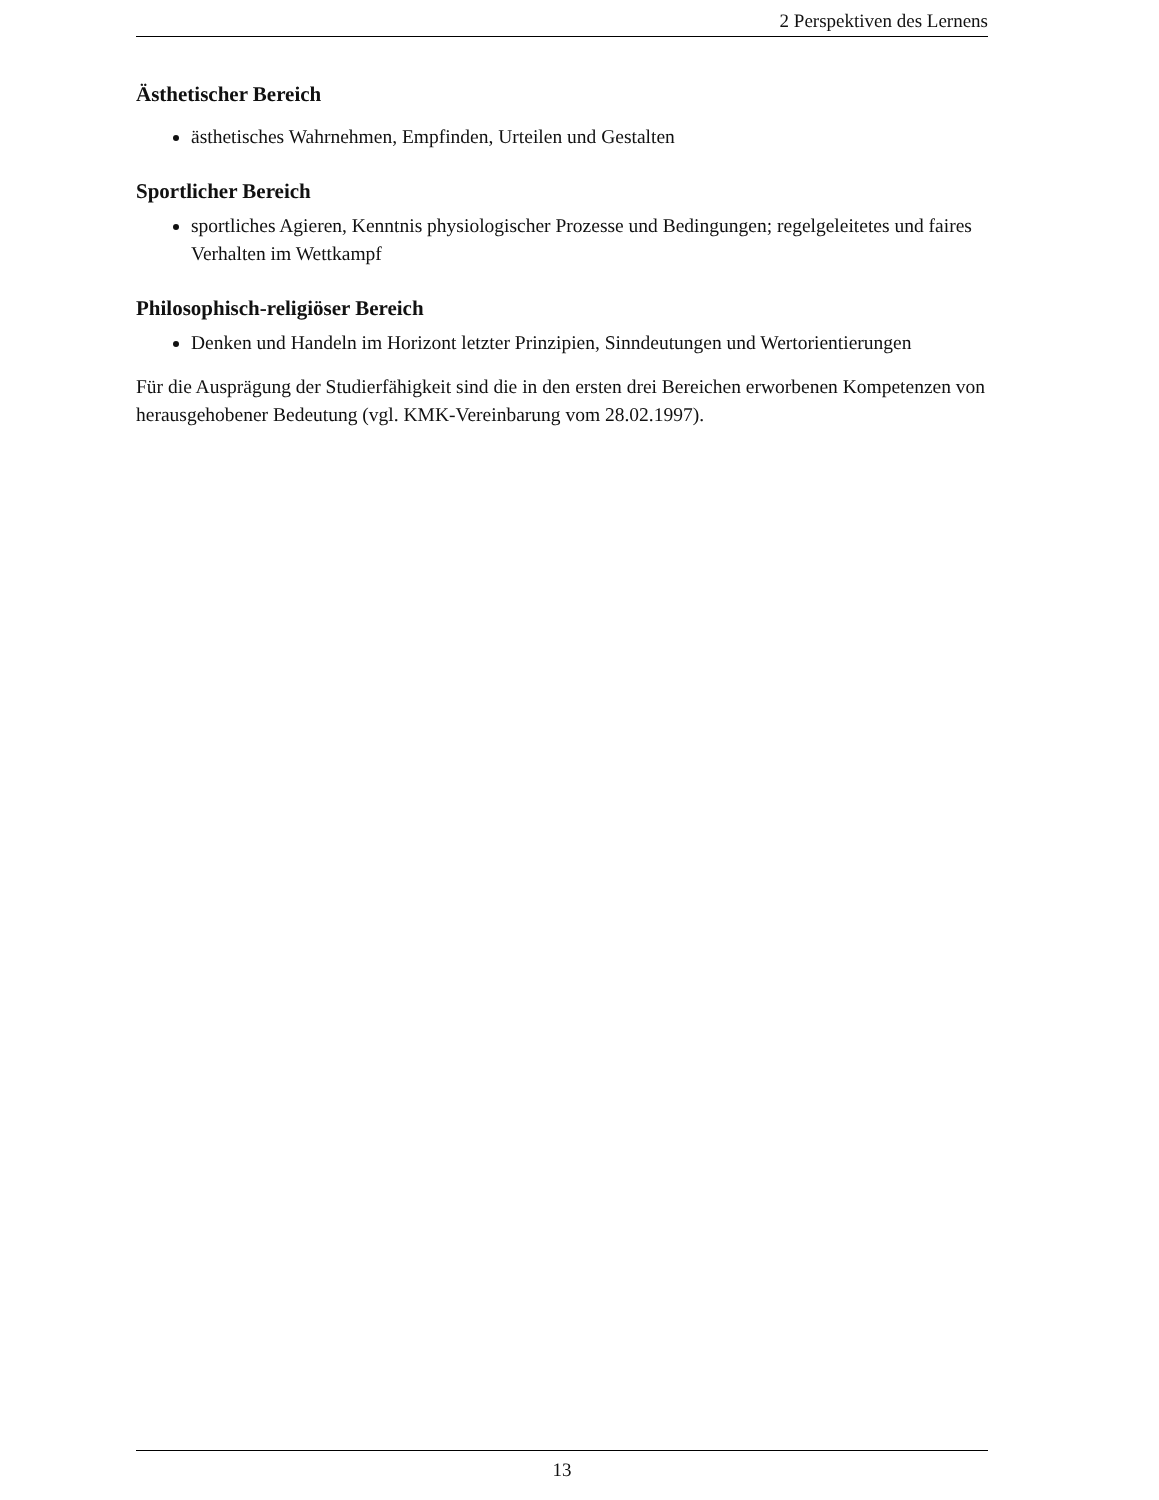2 Perspektiven des Lernens
Ästhetischer Bereich
ästhetisches Wahrnehmen, Empfinden, Urteilen und Gestalten
Sportlicher Bereich
sportliches Agieren, Kenntnis physiologischer Prozesse und Bedingungen; regelgeleitetes und faires Verhalten im Wettkampf
Philosophisch-religiöser Bereich
Denken und Handeln im Horizont letzter Prinzipien, Sinndeutungen und Wertorientierungen
Für die Ausprägung der Studierfähigkeit sind die in den ersten drei Bereichen erworbenen Kompetenzen von herausgehobener Bedeutung (vgl. KMK-Vereinbarung vom 28.02.1997).
13